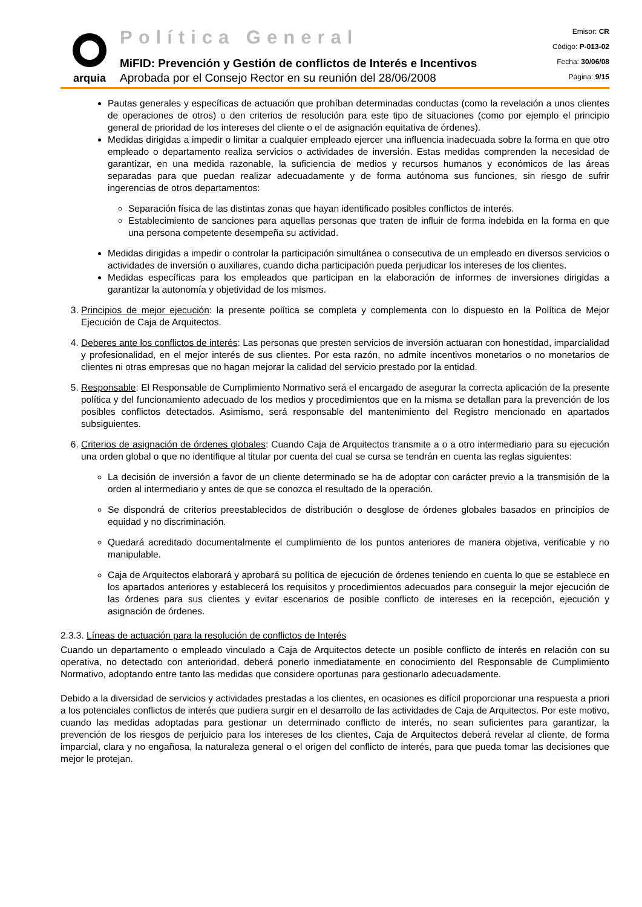arquia
Política General
MiFID: Prevención y Gestión de conflictos de Interés e Incentivos
Aprobada por el Consejo Rector en su reunión del 28/06/2008
Emisor: CR
Código: P-013-02
Fecha: 30/06/08
Página: 9/15
Pautas generales y específicas de actuación que prohíban determinadas conductas (como la revelación a unos clientes de operaciones de otros) o den criterios de resolución para este tipo de situaciones (como por ejemplo el principio general de prioridad de los intereses del cliente o el de asignación equitativa de órdenes).
Medidas dirigidas a impedir o limitar a cualquier empleado ejercer una influencia inadecuada sobre la forma en que otro empleado o departamento realiza servicios o actividades de inversión. Estas medidas comprenden la necesidad de garantizar, en una medida razonable, la suficiencia de medios y recursos humanos y económicos de las áreas separadas para que puedan realizar adecuadamente y de forma autónoma sus funciones, sin riesgo de sufrir ingerencias de otros departamentos:
Separación física de las distintas zonas que hayan identificado posibles conflictos de interés.
Establecimiento de sanciones para aquellas personas que traten de influir de forma indebida en la forma en que una persona competente desempeña su actividad.
Medidas dirigidas a impedir o controlar la participación simultánea o consecutiva de un empleado en diversos servicios o actividades de inversión o auxiliares, cuando dicha participación pueda perjudicar los intereses de los clientes.
Medidas específicas para los empleados que participan en la elaboración de informes de inversiones dirigidas a garantizar la autonomía y objetividad de los mismos.
3. Principios de mejor ejecución: la presente política se completa y complementa con lo dispuesto en la Política de Mejor Ejecución de Caja de Arquitectos.
4. Deberes ante los conflictos de interés: Las personas que presten servicios de inversión actuaran con honestidad, imparcialidad y profesionalidad, en el mejor interés de sus clientes. Por esta razón, no admite incentivos monetarios o no monetarios de clientes ni otras empresas que no hagan mejorar la calidad del servicio prestado por la entidad.
5. Responsable: El Responsable de Cumplimiento Normativo será el encargado de asegurar la correcta aplicación de la presente política y del funcionamiento adecuado de los medios y procedimientos que en la misma se detallan para la prevención de los posibles conflictos detectados. Asimismo, será responsable del mantenimiento del Registro mencionado en apartados subsiguientes.
6. Criterios de asignación de órdenes globales: Cuando Caja de Arquitectos transmite a o a otro intermediario para su ejecución una orden global o que no identifique al titular por cuenta del cual se cursa se tendrán en cuenta las reglas siguientes:
La decisión de inversión a favor de un cliente determinado se ha de adoptar con carácter previo a la transmisión de la orden al intermediario y antes de que se conozca el resultado de la operación.
Se dispondrá de criterios preestablecidos de distribución o desglose de órdenes globales basados en principios de equidad y no discriminación.
Quedará acreditado documentalmente el cumplimiento de los puntos anteriores de manera objetiva, verificable y no manipulable.
Caja de Arquitectos elaborará y aprobará su política de ejecución de órdenes teniendo en cuenta lo que se establece en los apartados anteriores y establecerá los requisitos y procedimientos adecuados para conseguir la mejor ejecución de las órdenes para sus clientes y evitar escenarios de posible conflicto de intereses en la recepción, ejecución y asignación de órdenes.
2.3.3. Líneas de actuación para la resolución de conflictos de Interés
Cuando un departamento o empleado vinculado a Caja de Arquitectos detecte un posible conflicto de interés en relación con su operativa, no detectado con anterioridad, deberá ponerlo inmediatamente en conocimiento del Responsable de Cumplimiento Normativo, adoptando entre tanto las medidas que considere oportunas para gestionarlo adecuadamente.
Debido a la diversidad de servicios y actividades prestadas a los clientes, en ocasiones es difícil proporcionar una respuesta a priori a los potenciales conflictos de interés que pudiera surgir en el desarrollo de las actividades de Caja de Arquitectos. Por este motivo, cuando las medidas adoptadas para gestionar un determinado conflicto de interés, no sean suficientes para garantizar, la prevención de los riesgos de perjuicio para los intereses de los clientes, Caja de Arquitectos deberá revelar al cliente, de forma imparcial, clara y no engañosa, la naturaleza general o el origen del conflicto de interés, para que pueda tomar las decisiones que mejor le protejan.